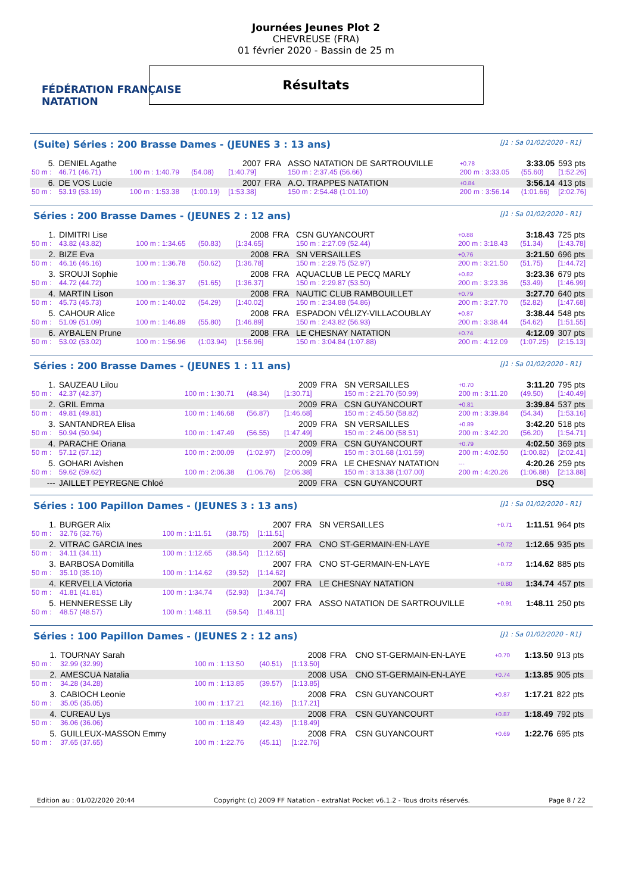FÉDÉRATION FRANÇAISE
NATATION
Journées Jeunes Plot 2
CHEVREUSE (FRA)
01 février 2020 - Bassin de 25 m
Résultats
(Suite) Séries : 200 Brasse Dames - (JEUNES 3 : 13 ans) [J1 : Sa 01/02/2020 - R1]
| 5. | DENIEL Agathe | | | 2007 | FRA | ASSO NATATION DE SARTROUVILLE | | | +0.78 | 3:33.05 | 593 pts |
| 50 m : | 46.71 (46.71) | 100 m : 1:40.79 | (54.08) | [1:40.79] | | 150 m : 2:37.45 (56.66) | | | 200 m : 3:33.05 | (55.60) | [1:52.26] |
| 6. | DE VOS Lucie | | | 2007 | FRA | A.O. TRAPPES NATATION | | | +0.84 | 3:56.14 | 413 pts |
| 50 m : | 53.19 (53.19) | 100 m : 1:53.38 | (1:00.19) | [1:53.38] | | 150 m : 2:54.48 (1:01.10) | | | 200 m : 3:56.14 | (1:01.66) | [2:02.76] |
Séries : 200 Brasse Dames - (JEUNES 2 : 12 ans) [J1 : Sa 01/02/2020 - R1]
| 1. | DIMITRI Lise | | | 2008 | FRA | CSN GUYANCOURT | | | +0.88 | 3:18.43 | 725 pts |
| 50 m : | 43.82 (43.82) | 100 m : 1:34.65 | (50.83) | [1:34.65] | | 150 m : 2:27.09 (52.44) | | | 200 m : 3:18.43 | (51.34) | [1:43.78] |
| 2. | BIZE Eva | | | 2008 | FRA | SN VERSAILLES | | | +0.76 | 3:21.50 | 696 pts |
| 50 m : | 46.16 (46.16) | 100 m : 1:36.78 | (50.62) | [1:36.78] | | 150 m : 2:29.75 (52.97) | | | 200 m : 3:21.50 | (51.75) | [1:44.72] |
| 3. | SROUJI Sophie | | | 2008 | FRA | AQUACLUB LE PECQ MARLY | | | +0.82 | 3:23.36 | 679 pts |
| 50 m : | 44.72 (44.72) | 100 m : 1:36.37 | (51.65) | [1:36.37] | | 150 m : 2:29.87 (53.50) | | | 200 m : 3:23.36 | (53.49) | [1:46.99] |
| 4. | MARTIN Lison | | | 2008 | FRA | NAUTIC CLUB RAMBOUILLET | | | +0.79 | 3:27.70 | 640 pts |
| 50 m : | 45.73 (45.73) | 100 m : 1:40.02 | (54.29) | [1:40.02] | | 150 m : 2:34.88 (54.86) | | | 200 m : 3:27.70 | (52.82) | [1:47.68] |
| 5. | CAHOUR Alice | | | 2008 | FRA | ESPADON VÉLIZY-VILLACOUBLAY | | | +0.87 | 3:38.44 | 548 pts |
| 50 m : | 51.09 (51.09) | 100 m : 1:46.89 | (55.80) | [1:46.89] | | 150 m : 2:43.82 (56.93) | | | 200 m : 3:38.44 | (54.62) | [1:51.55] |
| 6. | AYBALEN Prune | | | 2008 | FRA | LE CHESNAY NATATION | | | +0.74 | 4:12.09 | 307 pts |
| 50 m : | 53.02 (53.02) | 100 m : 1:56.96 | (1:03.94) | [1:56.96] | | 150 m : 3:04.84 (1:07.88) | | | 200 m : 4:12.09 | (1:07.25) | [2:15.13] |
Séries : 200 Brasse Dames - (JEUNES 1 : 11 ans) [J1 : Sa 01/02/2020 - R1]
| 1. | SAUZEAU Lilou | | | 2009 | FRA | SN VERSAILLES | | | +0.70 | 3:11.20 | 795 pts |
| 50 m : | 42.37 (42.37) | 100 m : 1:30.71 | (48.34) | [1:30.71] | | 150 m : 2:21.70 (50.99) | | | 200 m : 3:11.20 | (49.50) | [1:40.49] |
| 2. | GRIL Emma | | | 2009 | FRA | CSN GUYANCOURT | | | +0.81 | 3:39.84 | 537 pts |
| 50 m : | 49.81 (49.81) | 100 m : 1:46.68 | (56.87) | [1:46.68] | | 150 m : 2:45.50 (58.82) | | | 200 m : 3:39.84 | (54.34) | [1:53.16] |
| 3. | SANTANDREA Elisa | | | 2009 | FRA | SN VERSAILLES | | | +0.89 | 3:42.20 | 518 pts |
| 50 m : | 50.94 (50.94) | 100 m : 1:47.49 | (56.55) | [1:47.49] | | 150 m : 2:46.00 (58.51) | | | 200 m : 3:42.20 | (56.20) | [1:54.71] |
| 4. | PARACHE Oriana | | | 2009 | FRA | CSN GUYANCOURT | | | +0.79 | 4:02.50 | 369 pts |
| 50 m : | 57.12 (57.12) | 100 m : 2:00.09 | (1:02.97) | [2:00.09] | | 150 m : 3:01.68 (1:01.59) | | | 200 m : 4:02.50 | (1:00.82) | [2:02.41] |
| 5. | GOHARI Avishen | | | 2009 | FRA | LE CHESNAY NATATION | | | --- | 4:20.26 | 259 pts |
| 50 m : | 59.62 (59.62) | 100 m : 2:06.38 | (1:06.76) | [2:06.38] | | 150 m : 3:13.38 (1:07.00) | | | 200 m : 4:20.26 | (1:06.88) | [2:13.88] |
| --- | JAILLET PEYREGNE Chloé | | | 2009 | FRA | CSN GUYANCOURT | | | | DSQ | |
Séries : 100 Papillon Dames - (JEUNES 3 : 13 ans) [J1 : Sa 01/02/2020 - R1]
| 1. | BURGER Alix | | | 2007 | FRA | SN VERSAILLES | +0.71 | 1:11.51 | 964 pts |
| 50 m : | 32.76 (32.76) | 100 m : 1:11.51 | (38.75) | [1:11.51] | | | | | |
| 2. | VITRAC GARCIA Ines | | | 2007 | FRA | CNO ST-GERMAIN-EN-LAYE | +0.72 | 1:12.65 | 935 pts |
| 50 m : | 34.11 (34.11) | 100 m : 1:12.65 | (38.54) | [1:12.65] | | | | | |
| 3. | BARBOSA Domitilla | | | 2007 | FRA | CNO ST-GERMAIN-EN-LAYE | +0.72 | 1:14.62 | 885 pts |
| 50 m : | 35.10 (35.10) | 100 m : 1:14.62 | (39.52) | [1:14.62] | | | | | |
| 4. | KERVELLA Victoria | | | 2007 | FRA | LE CHESNAY NATATION | +0.80 | 1:34.74 | 457 pts |
| 50 m : | 41.81 (41.81) | 100 m : 1:34.74 | (52.93) | [1:34.74] | | | | | |
| 5. | HENNERESSE Lily | | | 2007 | FRA | ASSO NATATION DE SARTROUVILLE | +0.91 | 1:48.11 | 250 pts |
| 50 m : | 48.57 (48.57) | 100 m : 1:48.11 | (59.54) | [1:48.11] | | | | | |
Séries : 100 Papillon Dames - (JEUNES 2 : 12 ans) [J1 : Sa 01/02/2020 - R1]
| 1. | TOURNAY Sarah | | | 2008 | FRA | CNO ST-GERMAIN-EN-LAYE | +0.70 | 1:13.50 | 913 pts |
| 50 m : | 32.99 (32.99) | 100 m : 1:13.50 | (40.51) | [1:13.50] | | | | | |
| 2. | AMESCUA Natalia | | | 2008 | USA | CNO ST-GERMAIN-EN-LAYE | +0.74 | 1:13.85 | 905 pts |
| 50 m : | 34.28 (34.28) | 100 m : 1:13.85 | (39.57) | [1:13.85] | | | | | |
| 3. | CABIOCH Leonie | | | 2008 | FRA | CSN GUYANCOURT | +0.87 | 1:17.21 | 822 pts |
| 50 m : | 35.05 (35.05) | 100 m : 1:17.21 | (42.16) | [1:17.21] | | | | | |
| 4. | CUREAU Lys | | | 2008 | FRA | CSN GUYANCOURT | +0.87 | 1:18.49 | 792 pts |
| 50 m : | 36.06 (36.06) | 100 m : 1:18.49 | (42.43) | [1:18.49] | | | | | |
| 5. | GUILLEUX-MASSON Emmy | | | 2008 | FRA | CSN GUYANCOURT | +0.69 | 1:22.76 | 695 pts |
| 50 m : | 37.65 (37.65) | 100 m : 1:22.76 | (45.11) | [1:22.76] | | | | | |
Edition au : 01/02/2020 20:44 Copyright (c) 2009 FF Natation - extraNat Pocket v6.1.2 - Tous droits réservés. Page 8 / 22